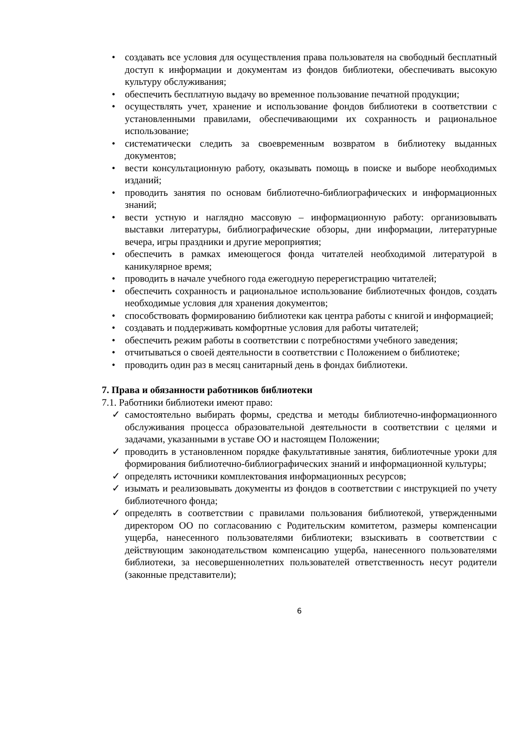• создавать все условия для осуществления права пользователя на свободный бесплатный доступ к информации и документам из фондов библиотеки, обеспечивать высокую культуру обслуживания;
• обеспечить бесплатную выдачу во временное пользование печатной продукции;
• осуществлять учет, хранение и использование фондов библиотеки в соответствии с установленными правилами, обеспечивающими их сохранность и рациональное использование;
• систематически следить за своевременным возвратом в библиотеку выданных документов;
• вести консультационную работу, оказывать помощь в поиске и выборе необходимых изданий;
• проводить занятия по основам библиотечно-библиографических и информационных знаний;
• вести устную и наглядно массовую – информационную работу: организовывать выставки литературы, библиографические обзоры, дни информации, литературные вечера, игры праздники и другие мероприятия;
• обеспечить в рамках имеющегося фонда читателей необходимой литературой в каникулярное время;
• проводить в начале учебного года ежегодную перерегистрацию читателей;
• обеспечить сохранность и рациональное использование библиотечных фондов, создать необходимые условия для хранения документов;
• способствовать формированию библиотеки как центра работы с книгой и информацией;
• создавать и поддерживать комфортные условия для работы читателей;
• обеспечить режим работы в соответствии с потребностями учебного заведения;
• отчитываться о своей деятельности в соответствии с Положением о библиотеке;
• проводить один раз в месяц санитарный день в фондах библиотеки.
7. Права и обязанности работников библиотеки
7.1. Работники библиотеки имеют право:
✓ самостоятельно выбирать формы, средства и методы библиотечно-информационного обслуживания процесса образовательной деятельности в соответствии с целями и задачами, указанными в уставе ОО и настоящем Положении;
✓ проводить в установленном порядке факультативные занятия, библиотечные уроки для формирования библиотечно-библиографических знаний и информационной культуры;
✓ определять источники комплектования информационных ресурсов;
✓ изымать и реализовывать документы из фондов в соответствии с инструкцией по учету библиотечного фонда;
✓ определять в соответствии с правилами пользования библиотекой, утвержденными директором ОО по согласованию с Родительским комитетом, размеры компенсации ущерба, нанесенного пользователями библиотеки; взыскивать в соответствии с действующим законодательством компенсацию ущерба, нанесенного пользователями библиотеки, за несовершеннолетних пользователей ответственность несут родители (законные представители);
6